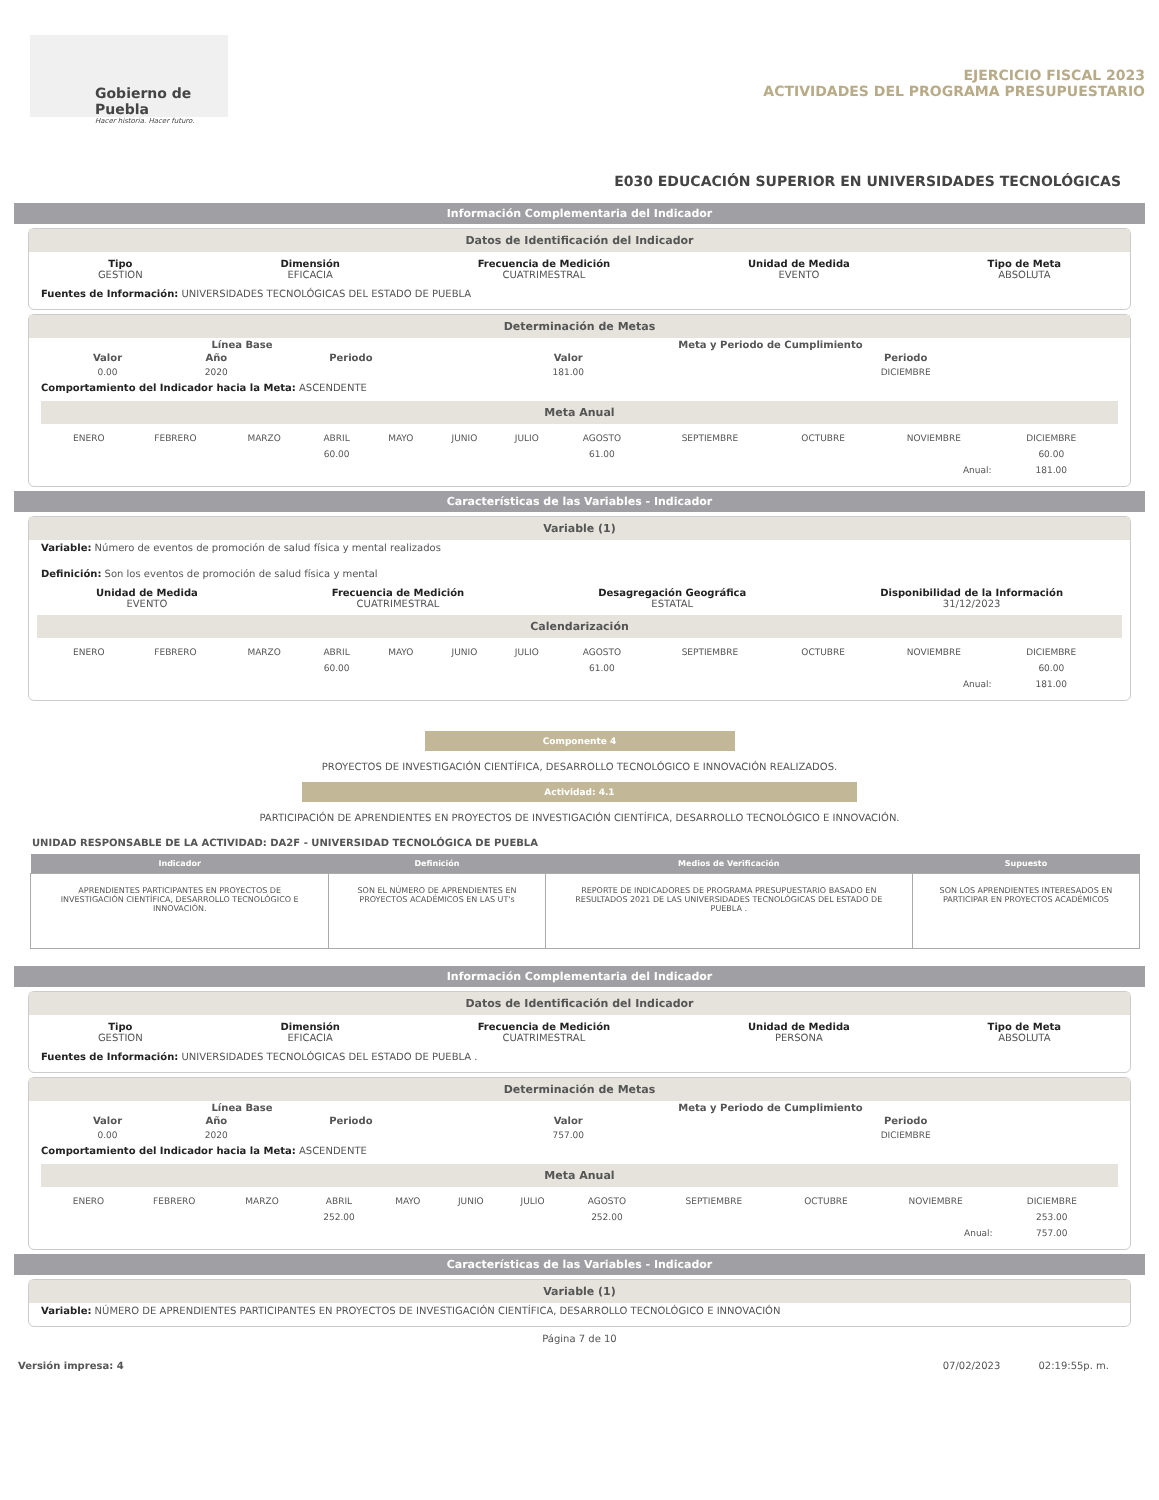Gobierno de Puebla
Hacer historia. Hacer futuro.
EJERCICIO FISCAL 2023
ACTIVIDADES DEL PROGRAMA PRESUPUESTARIO
E030 EDUCACIÓN SUPERIOR EN UNIVERSIDADES TECNOLÓGICAS
Información Complementaria del Indicador
Datos de Identificación del Indicador
Tipo
GESTION
Dimensión
EFICACIA
Frecuencia de Medición
CUATRIMESTRAL
Unidad de Medida
EVENTO
Tipo de Meta
ABSOLUTA
Fuentes de Información: UNIVERSIDADES TECNOLÓGICAS DEL ESTADO DE PUEBLA
Determinación de Metas
| Línea Base | | | Meta y Periodo de Cumplimiento | |
| --- | --- | --- | --- | --- |
| Valor | Año | Periodo | Valor | Periodo |
| 0.00 | 2020 | | 181.00 | DICIEMBRE |
Comportamiento del Indicador hacia la Meta: ASCENDENTE
Meta Anual
| ENERO | FEBRERO | MARZO | ABRIL | MAYO | JUNIO | JULIO | AGOSTO | SEPTIEMBRE | OCTUBRE | NOVIEMBRE | DICIEMBRE |
| | | | 60.00 | | | | 61.00 | | | | 60.00 |
| Anual: | | | | | | | | | | | 181.00 |
Características de las Variables - Indicador
Variable (1)
Variable: Número de eventos de promoción de salud física y mental realizados
Definición: Son los eventos de promoción de salud física y mental
Unidad de Medida
EVENTO
Frecuencia de Medición
CUATRIMESTRAL
Desagregación Geográfica
ESTATAL
Disponibilidad de la Información
31/12/2023
Calendarización
| ENERO | FEBRERO | MARZO | ABRIL | MAYO | JUNIO | JULIO | AGOSTO | SEPTIEMBRE | OCTUBRE | NOVIEMBRE | DICIEMBRE |
| | | | 60.00 | | | | 61.00 | | | | 60.00 |
| Anual: | | | | | | | | | | | 181.00 |
Componente 4
PROYECTOS DE INVESTIGACIÓN CIENTÍFICA, DESARROLLO TECNOLÓGICO E INNOVACIÓN REALIZADOS.
Actividad: 4.1
PARTICIPACIÓN DE APRENDIENTES EN PROYECTOS DE INVESTIGACIÓN CIENTÍFICA, DESARROLLO TECNOLÓGICO E INNOVACIÓN.
UNIDAD RESPONSABLE DE LA ACTIVIDAD: DA2F - UNIVERSIDAD TECNOLÓGICA DE PUEBLA
| Indicador | Definición | Medios de Verificación | Supuesto |
| --- | --- | --- | --- |
| APRENDIENTES PARTICIPANTES EN PROYECTOS DE INVESTIGACIÓN CIENTÍFICA, DESARROLLO TECNOLÓGICO E INNOVACIÓN. | SON EL NÚMERO DE APRENDIENTES EN PROYECTOS ACADÉMICOS EN LAS UT's | REPORTE DE INDICADORES DE PROGRAMA PRESUPUESTARIO BASADO EN RESULTADOS 2021 DE LAS UNIVERSIDADES TECNOLÓGICAS DEL ESTADO DE PUEBLA . | SON LOS APRENDIENTES INTERESADOS EN PARTICIPAR EN PROYECTOS ACADÉMICOS |
Información Complementaria del Indicador
Datos de Identificación del Indicador
Tipo
GESTION
Dimensión
EFICACIA
Frecuencia de Medición
CUATRIMESTRAL
Unidad de Medida
PERSONA
Tipo de Meta
ABSOLUTA
Fuentes de Información: UNIVERSIDADES TECNOLÓGICAS DEL ESTADO DE PUEBLA .
Determinación de Metas
| Línea Base | | | Meta y Periodo de Cumplimiento | |
| --- | --- | --- | --- | --- |
| Valor | Año | Periodo | Valor | Periodo |
| 0.00 | 2020 | | 757.00 | DICIEMBRE |
Comportamiento del Indicador hacia la Meta: ASCENDENTE
Meta Anual
| ENERO | FEBRERO | MARZO | ABRIL | MAYO | JUNIO | JULIO | AGOSTO | SEPTIEMBRE | OCTUBRE | NOVIEMBRE | DICIEMBRE |
| | | | 252.00 | | | | 252.00 | | | | 253.00 |
| Anual: | | | | | | | | | | | 757.00 |
Características de las Variables - Indicador
Variable (1)
Variable: NÚMERO DE APRENDIENTES PARTICIPANTES EN PROYECTOS DE INVESTIGACIÓN CIENTÍFICA, DESARROLLO TECNOLÓGICO E INNOVACIÓN
Página 7 de 10
Versión impresa: 4 07/02/2023 02:19:55p. m.